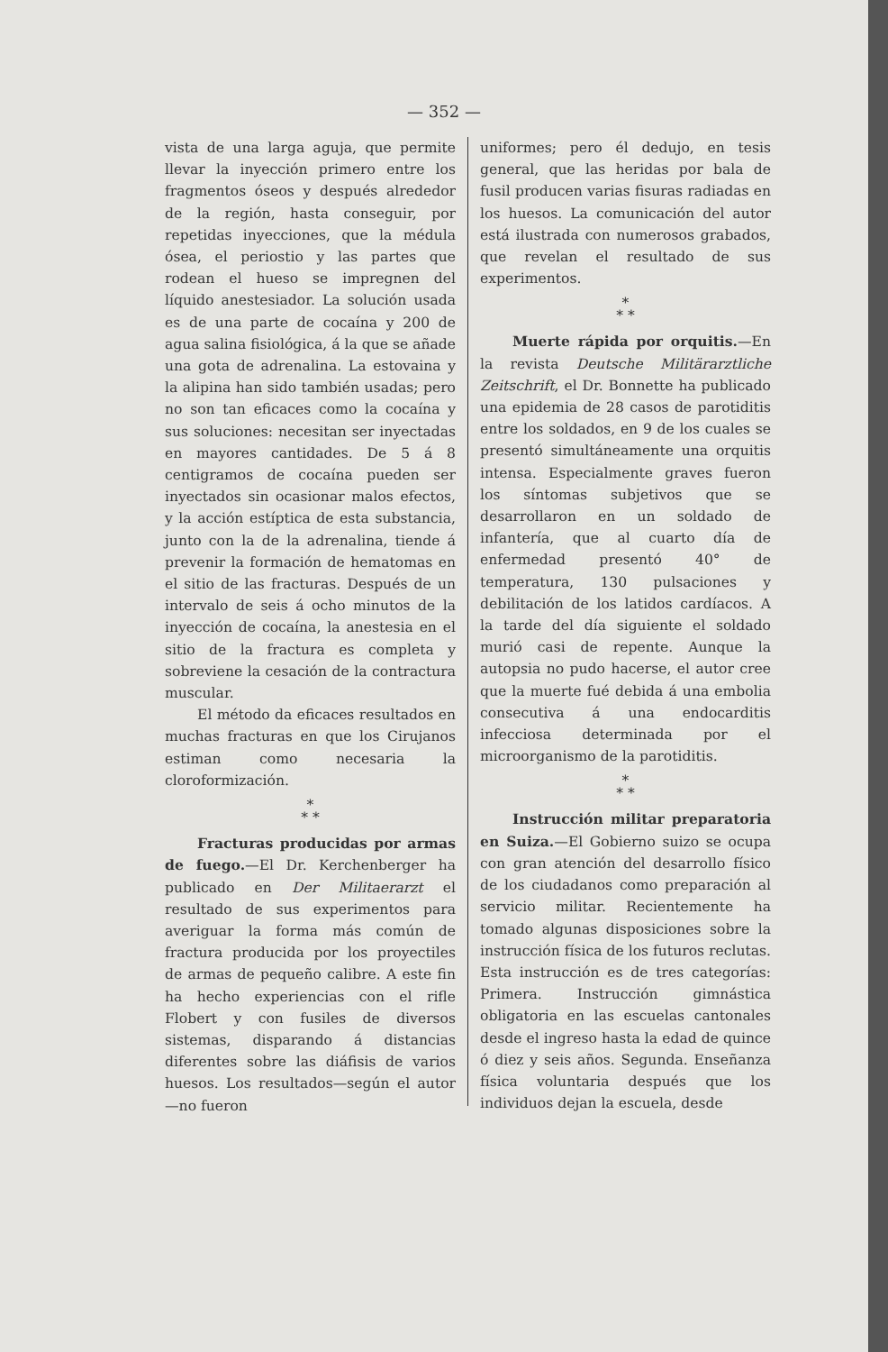— 352 —
vista de una larga aguja, que permite llevar la inyección primero entre los fragmentos óseos y después alrededor de la región, hasta conseguir, por repetidas inyecciones, que la médula ósea, el periostio y las partes que rodean el hueso se impregnen del líquido anestesiador. La solución usada es de una parte de cocaína y 200 de agua salina fisiológica, á la que se añade una gota de adrenalina. La estovaina y la alipina han sido también usadas; pero no son tan eficaces como la cocaína y sus soluciones: necesitan ser inyectadas en mayores cantidades. De 5 á 8 centigramos de cocaína pueden ser inyectados sin ocasionar malos efectos, y la acción estíptica de esta substancia, junto con la de la adrenalina, tiende á prevenir la formación de hematomas en el sitio de las fracturas. Después de un intervalo de seis á ocho minutos de la inyección de cocaína, la anestesia en el sitio de la fractura es completa y sobreviene la cesación de la contractura muscular.
El método da eficaces resultados en muchas fracturas en que los Cirujanos estiman como necesaria la cloroformización.
*
* *
Fracturas producidas por armas de fuego.—El Dr. Kerchenberger ha publicado en Der Militaerarzt el resultado de sus experimentos para averiguar la forma más común de fractura producida por los proyectiles de armas de pequeño calibre. A este fin ha hecho experiencias con el rifle Flobert y con fusiles de diversos sistemas, disparando á distancias diferentes sobre las diáfisis de varios huesos. Los resultados—según el autor—no fueron
uniformes; pero él dedujo, en tesis general, que las heridas por bala de fusil producen varias fisuras radiadas en los huesos. La comunicación del autor está ilustrada con numerosos grabados, que revelan el resultado de sus experimentos.
*
* *
Muerte rápida por orquitis.—En la revista Deutsche Militärarztliche Zeitschrift, el Dr. Bonnette ha publicado una epidemia de 28 casos de parotiditis entre los soldados, en 9 de los cuales se presentó simultáneamente una orquitis intensa. Especialmente graves fueron los síntomas subjetivos que se desarrollaron en un soldado de infantería, que al cuarto día de enfermedad presentó 40° de temperatura, 130 pulsaciones y debilitación de los latidos cardíacos. A la tarde del día siguiente el soldado murió casi de repente. Aunque la autopsia no pudo hacerse, el autor cree que la muerte fué debida á una embolia consecutiva á una endocarditis infecciosa determinada por el microorganismo de la parotiditis.
*
* *
Instrucción militar preparatoria en Suiza.—El Gobierno suizo se ocupa con gran atención del desarrollo físico de los ciudadanos como preparación al servicio militar. Recientemente ha tomado algunas disposiciones sobre la instrucción física de los futuros reclutas. Esta instrucción es de tres categorías: Primera. Instrucción gimnástica obligatoria en las escuelas cantonales desde el ingreso hasta la edad de quince ó diez y seis años. Segunda. Enseñanza física voluntaria después que los individuos dejan la escuela, desde